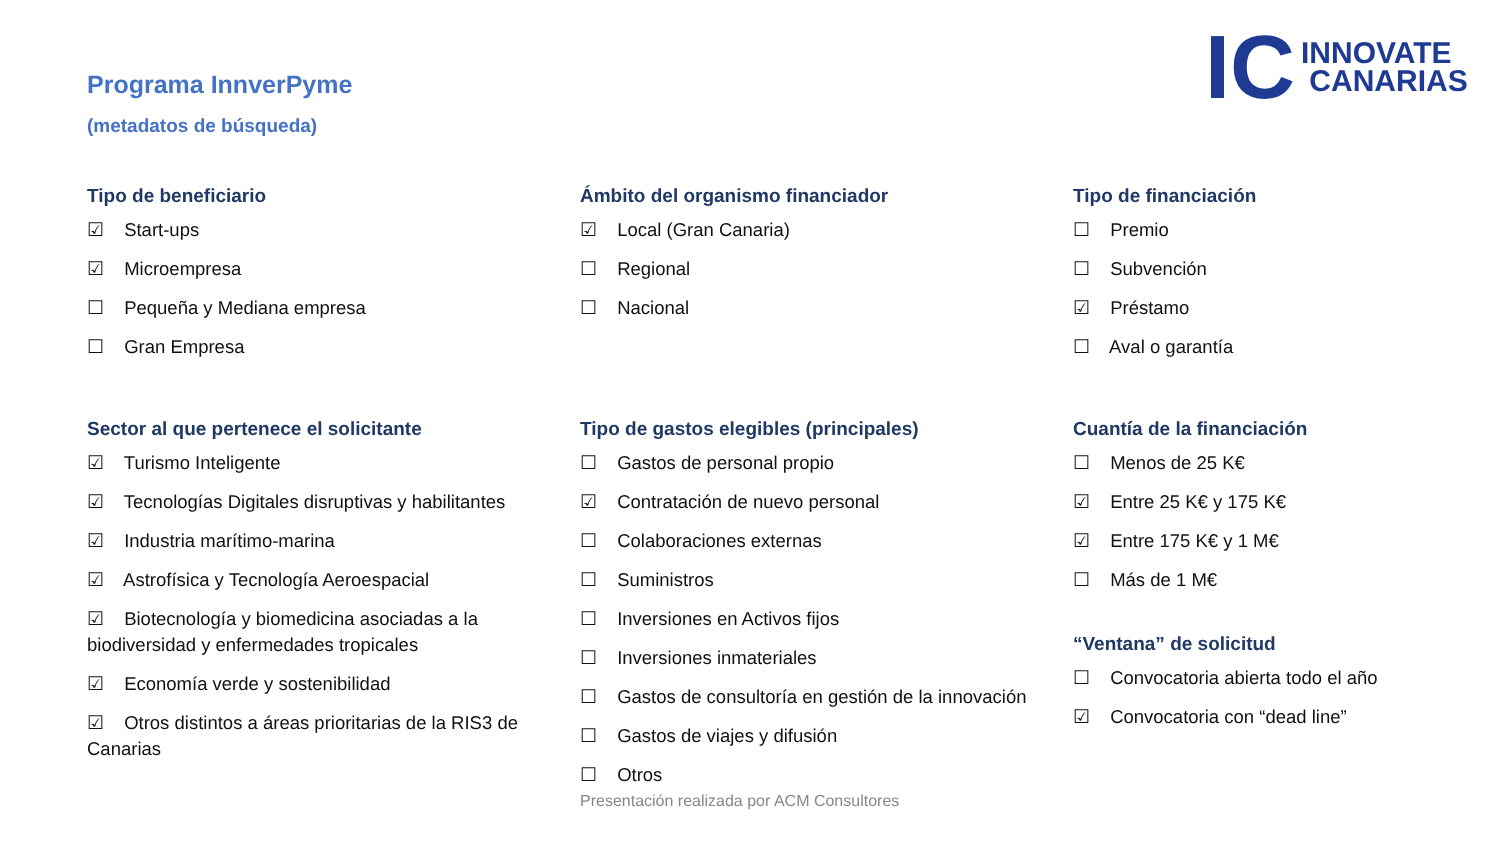Programa InnverPyme
(metadatos de búsqueda)
IC INNOVATE
CANARIAS
Tipo de beneficiario
☑ Start-ups
☑ Microempresa
☐ Pequeña y Mediana empresa
☐ Gran Empresa
Sector al que pertenece el solicitante
☑ Turismo Inteligente
☑ Tecnologías Digitales disruptivas y habilitantes
☑ Industria marítimo-marina
☑ Astrofísica y Tecnología Aeroespacial
☑ Biotecnología y biomedicina asociadas a la biodiversidad y enfermedades tropicales
☑ Economía verde y sostenibilidad
☑ Otros distintos a áreas prioritarias de la RIS3 de Canarias
Ámbito del organismo financiador
☑ Local (Gran Canaria)
☐ Regional
☐ Nacional
Tipo de gastos elegibles (principales)
☐ Gastos de personal propio
☑ Contratación de nuevo personal
☐ Colaboraciones externas
☐ Suministros
☐ Inversiones en Activos fijos
☐ Inversiones inmateriales
☐ Gastos de consultoría en gestión de la innovación
☐ Gastos de viajes y difusión
☐ Otros
Tipo de financiación
☐ Premio
☐ Subvención
☑ Préstamo
☐ Aval o garantía
Cuantía de la financiación
☐ Menos de 25 K€
☑ Entre 25 K€ y 175 K€
☑ Entre 175 K€ y 1 M€
☐ Más de 1 M€
“Ventana” de solicitud
☐ Convocatoria abierta todo el año
☑ Convocatoria con “dead line”
Presentación realizada por ACM Consultores